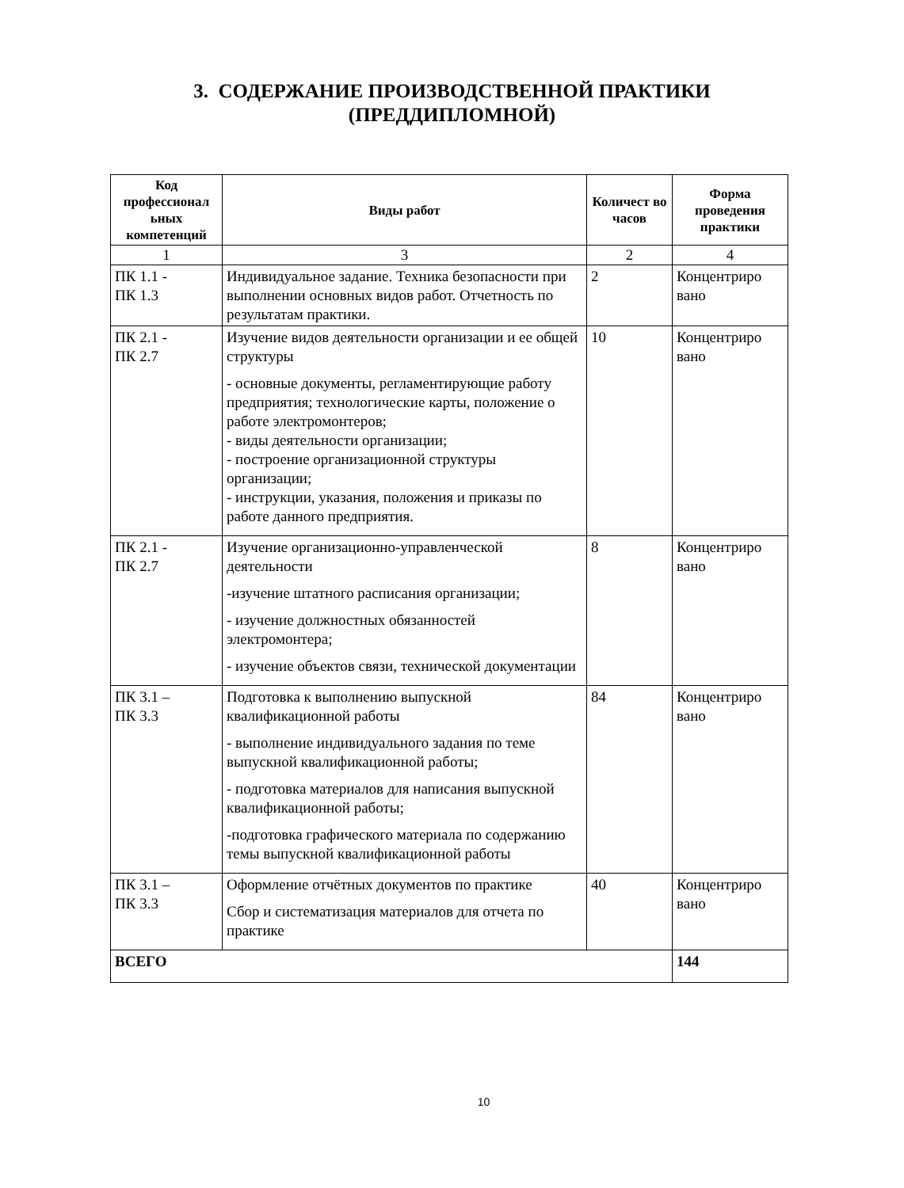3. СОДЕРЖАНИЕ ПРОИЗВОДСТВЕННОЙ ПРАКТИКИ
(ПРЕДДИПЛОМНОЙ)
| Код профессионал ьных компетенций | Виды работ | Количест во часов | Форма проведения практики |
| --- | --- | --- | --- |
| 1 | 3 | 2 | 4 |
| ПК 1.1 - ПК 1.3 | Индивидуальное задание. Техника безопасности при выполнении основных видов работ. Отчетность по результатам практики. | 2 | Концентриро вано |
| ПК 2.1 - ПК 2.7 | Изучение видов деятельности организации и ее общей структуры - основные документы, регламентирующие работу предприятия; технологические карты, положение о работе электромонтеров; - виды деятельности организации; - построение организационной структуры организации; - инструкции, указания, положения и приказы по работе данного предприятия. | 10 | Концентриро вано |
| ПК 2.1 - ПК 2.7 | Изучение организационно-управленческой деятельности -изучение штатного расписания организации; - изучение должностных обязанностей электромонтера; - изучение объектов связи, технической документации | 8 | Концентриро вано |
| ПК 3.1 – ПК 3.3 | Подготовка к выполнению выпускной квалификационной работы - выполнение индивидуального задания по теме выпускной квалификационной работы; - подготовка материалов для написания выпускной квалификационной работы; -подготовка графического материала по содержанию темы выпускной квалификационной работы | 84 | Концентриро вано |
| ПК 3.1 – ПК 3.3 | Оформление отчётных документов по практике Сбор и систематизация материалов для отчета по практике | 40 | Концентриро вано |
| ВСЕГО | | | 144 |
10